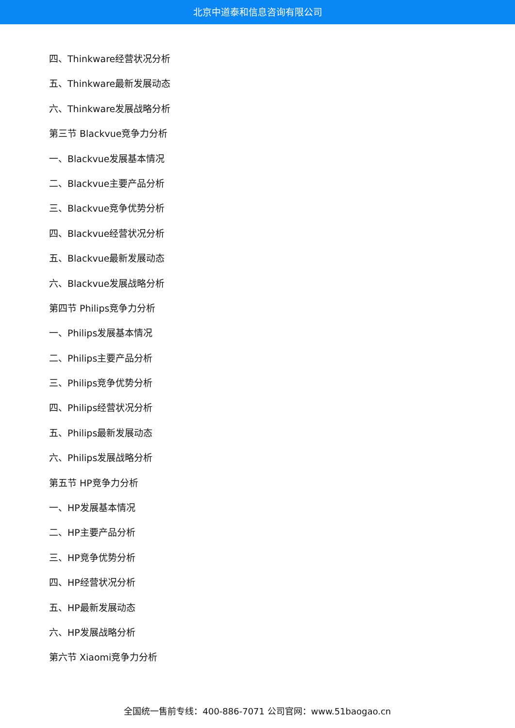北京中道泰和信息咨询有限公司
四、Thinkware经营状况分析
五、Thinkware最新发展动态
六、Thinkware发展战略分析
第三节 Blackvue竞争力分析
一、Blackvue发展基本情况
二、Blackvue主要产品分析
三、Blackvue竞争优势分析
四、Blackvue经营状况分析
五、Blackvue最新发展动态
六、Blackvue发展战略分析
第四节 Philips竞争力分析
一、Philips发展基本情况
二、Philips主要产品分析
三、Philips竞争优势分析
四、Philips经营状况分析
五、Philips最新发展动态
六、Philips发展战略分析
第五节 HP竞争力分析
一、HP发展基本情况
二、HP主要产品分析
三、HP竞争优势分析
四、HP经营状况分析
五、HP最新发展动态
六、HP发展战略分析
第六节 Xiaomi竞争力分析
全国统一售前专线：400-886-7071 公司官网：www.51baogao.cn